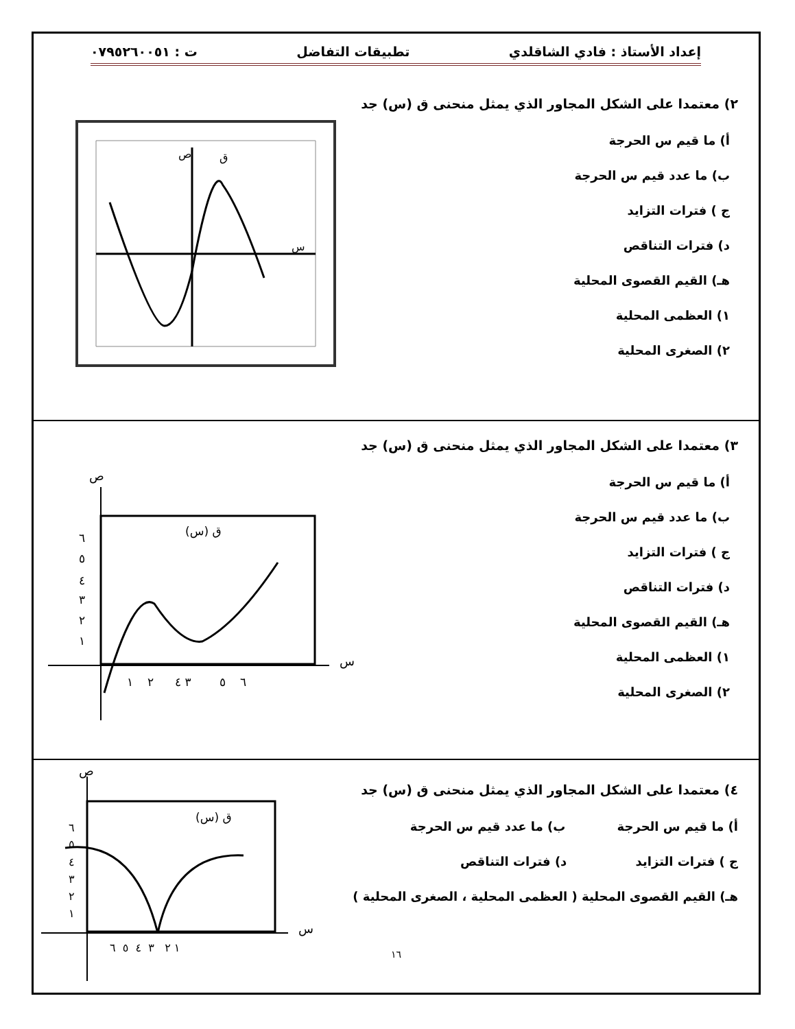إعداد الأستاذ : فادي الشاقلدي تطبيقات التفاضل ت : ٠٧٩٥٢٦٠٠٥١
٢) معتمدا على الشكل المجاور الذي يمثل منحنى ق (س) جد
أ) ما قيم س الحرجة
ب) ما عدد قيم س الحرجة
ج ) فترات التزايد
د) فترات التناقص
هـ) القيم القصوى المحلية
١) العظمى المحلية
٢) الصغرى المحلية
ص
س
ق
٣) معتمدا على الشكل المجاور الذي يمثل منحنى ق (س) جد
أ) ما قيم س الحرجة
ب) ما عدد قيم س الحرجة
ج ) فترات التزايد
د) فترات التناقص
هـ) القيم القصوى المحلية
١) العظمى المحلية
٢) الصغرى المحلية
ص
س
ق (س)
٦
٥
٤
٣
٢
١
١
٢
٣ ٤
٥
٦
٤) معتمدا على الشكل المجاور الذي يمثل منحنى ق (س) جد
أ) ما قيم س الحرجة ب) ما عدد قيم س الحرجة
ج ) فترات التزايد د) فترات التناقص
هـ) القيم القصوى المحلية ( العظمى المحلية ، الصغرى المحلية )
١٦
ص
س
ق (س)
٦
٥
٤
٣
٢
١
١ ٢ ٣ ٤ ٥ ٦